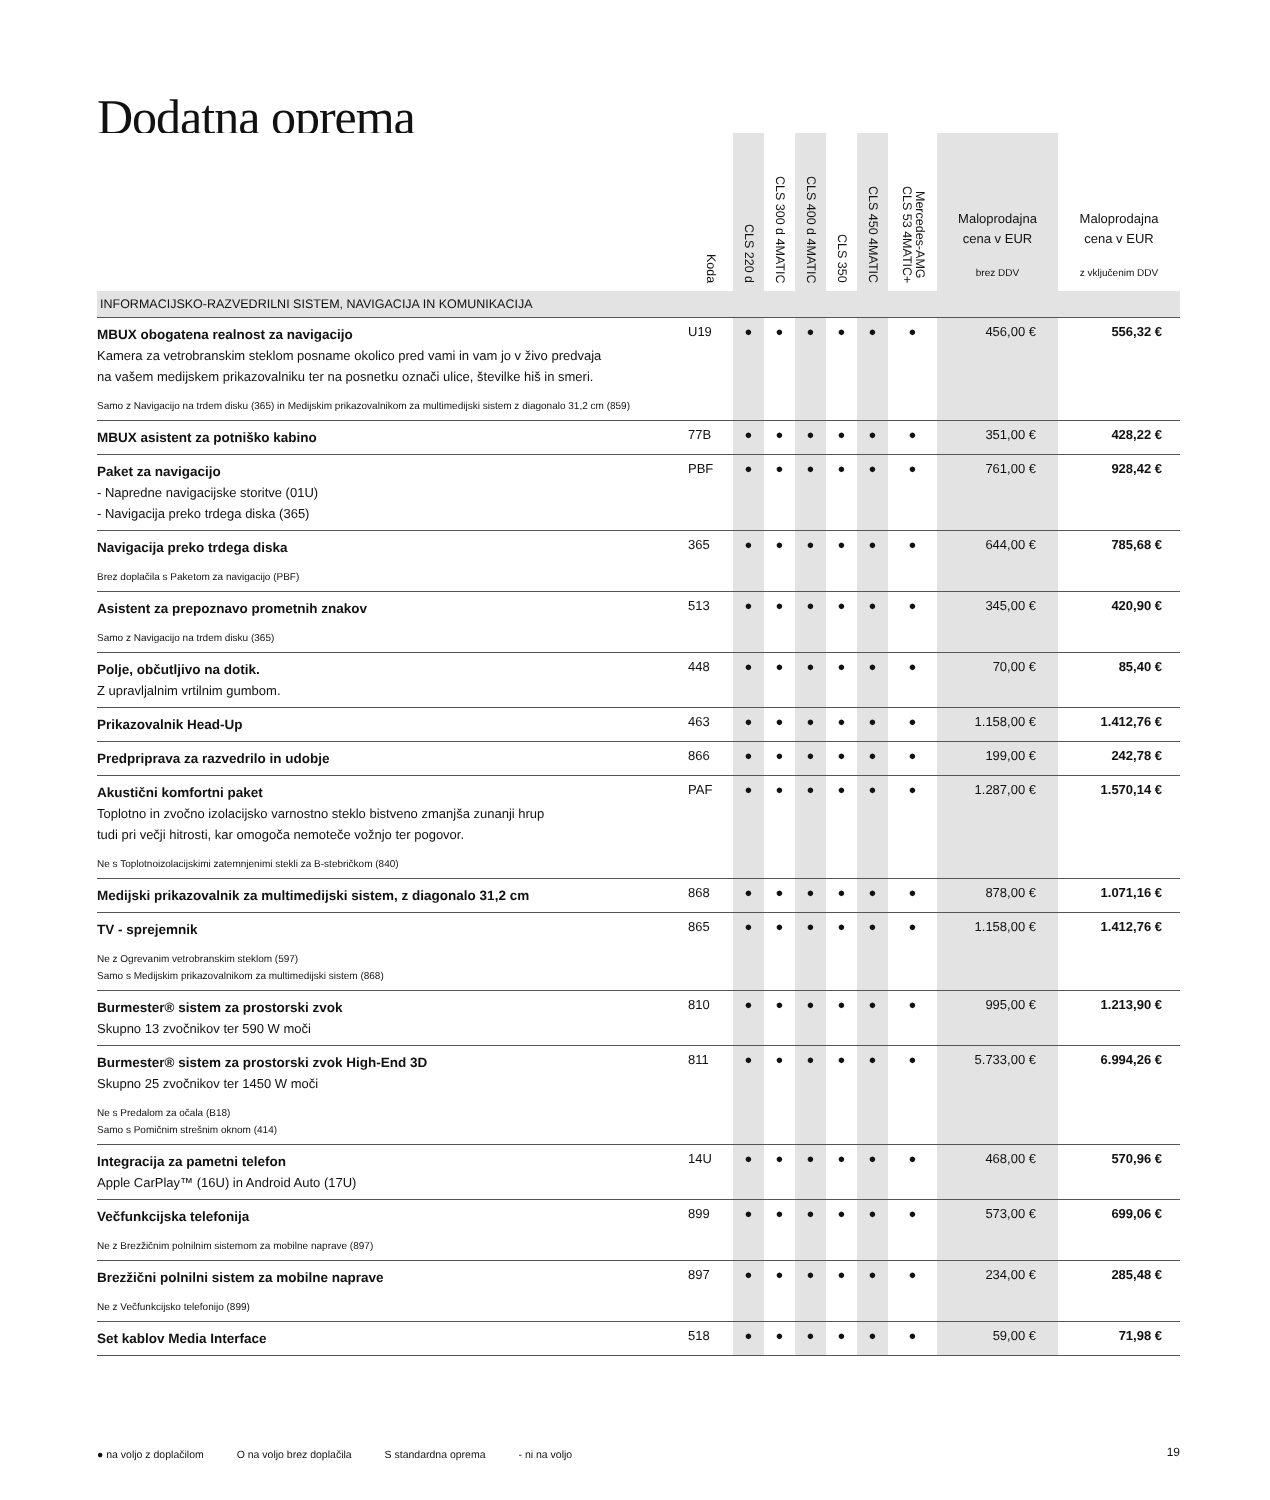Dodatna oprema
| | Koda | CLS 220 d | CLS 300 d 4MATIC | CLS 400 d 4MATIC | CLS 350 | CLS 450 4MATIC | Mercedes-AMG CLS 53 4MATIC+ | Maloprodajna cena v EUR brez DDV | Maloprodajna cena v EUR z vključenim DDV |
| --- | --- | --- | --- | --- | --- | --- | --- | --- | --- |
| INFORMACIJSKO-RAZVEDRILNI SISTEM, NAVIGACIJA IN KOMUNIKACIJA | | | | | | | | | |
| MBUX obogatena realnost za navigacijo Kamera za vetrobranskim steklom posname okolico pred vami in vam jo v živo predvaja na vašem medijskem prikazovalniku ter na posnetku označi ulice, številke hiš in smeri. Samo z Navigacijo na trdem disku (365) in Medijskim prikazovalnikom za multimedijski sistem z diagonalo 31,2 cm (859) | U19 | ● | ● | ● | ● | ● | ● | 456,00 € | 556,32 € |
| MBUX asistent za potniško kabino | 77B | ● | ● | ● | ● | ● | ● | 351,00 € | 428,22 € |
| Paket za navigacijo - Napredne navigacijske storitve (01U) - Navigacija preko trdega diska (365) | PBF | ● | ● | ● | ● | ● | ● | 761,00 € | 928,42 € |
| Navigacija preko trdega diska Brez doplačila s Paketom za navigacijo (PBF) | 365 | ● | ● | ● | ● | ● | ● | 644,00 € | 785,68 € |
| Asistent za prepoznavo prometnih znakov Samo z Navigacijo na trdem disku (365) | 513 | ● | ● | ● | ● | ● | ● | 345,00 € | 420,90 € |
| Polje, občutljivo na dotik. Z upravljalnim vrtilnim gumbom. | 448 | ● | ● | ● | ● | ● | ● | 70,00 € | 85,40 € |
| Prikazovalnik Head-Up | 463 | ● | ● | ● | ● | ● | ● | 1.158,00 € | 1.412,76 € |
| Predpriprava za razvedrilo in udobje | 866 | ● | ● | ● | ● | ● | ● | 199,00 € | 242,78 € |
| Akustični komfortni paket Toplotno in zvočno izolacijsko varnostno steklo bistveno zmanjša zunanji hrup tudi pri večji hitrosti, kar omogoča nemoteče vožnjo ter pogovor. Ne s Toplotnoizolacijskimi zatemnjenimi stekli za B-stebričkom (840) | PAF | ● | ● | ● | ● | ● | ● | 1.287,00 € | 1.570,14 € |
| Medijski prikazovalnik za multimedijski sistem, z diagonalo 31,2 cm | 868 | ● | ● | ● | ● | ● | ● | 878,00 € | 1.071,16 € |
| TV - sprejemnik Ne z Ogrevanim vetrobranskim steklom (597) Samo s Medijskim prikazovalnikom za multimedijski sistem (868) | 865 | ● | ● | ● | ● | ● | ● | 1.158,00 € | 1.412,76 € |
| Burmester® sistem za prostorski zvok Skupno 13 zvočnikov ter 590 W moči | 810 | ● | ● | ● | ● | ● | ● | 995,00 € | 1.213,90 € |
| Burmester® sistem za prostorski zvok High-End 3D Skupno 25 zvočnikov ter 1450 W moči Ne s Predalom za očala (B18) Samo s Pomičnim strešnim oknom (414) | 811 | ● | ● | ● | ● | ● | ● | 5.733,00 € | 6.994,26 € |
| Integracija za pametni telefon Apple CarPlay™ (16U) in Android Auto (17U) | 14U | ● | ● | ● | ● | ● | ● | 468,00 € | 570,96 € |
| Večfunkcijska telefonija Ne z Brezžičnim polnilnim sistemom za mobilne naprave (897) | 899 | ● | ● | ● | ● | ● | ● | 573,00 € | 699,06 € |
| Brezžični polnilni sistem za mobilne naprave Ne z Večfunkcijsko telefonijo (899) | 897 | ● | ● | ● | ● | ● | ● | 234,00 € | 285,48 € |
| Set kablov Media Interface | 518 | ● | ● | ● | ● | ● | ● | 59,00 € | 71,98 € |
● na voljo z doplačilom O na voljo brez doplačila S standardna oprema - ni na voljo
19